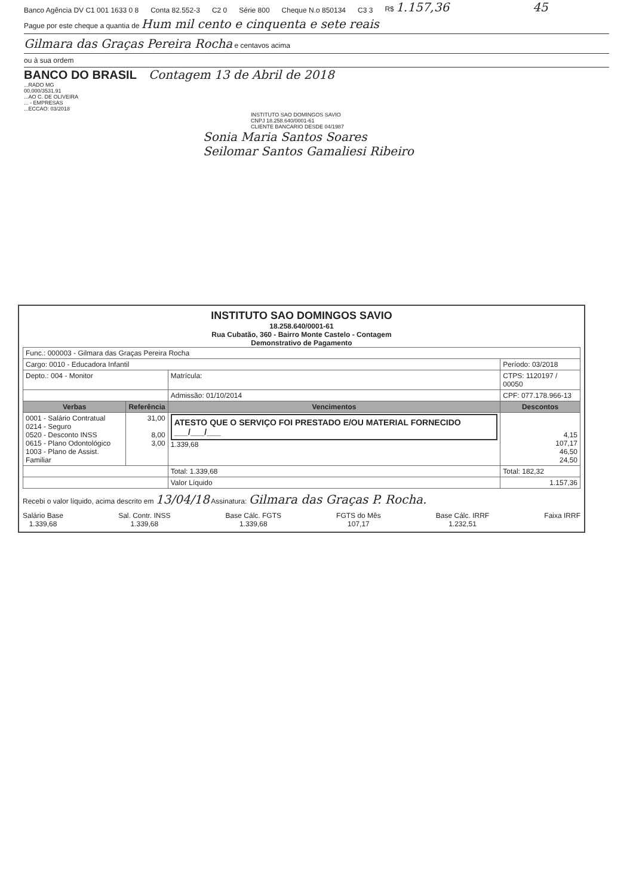Banco Agência DV C1 001 1633 0 8 Conta 82.552-3 C2 0 Série 800 Cheque N.o 850134 C3 3 R$ 1.157,36 45
Pague por este cheque a quantia de Hum mil cento e cinquenta e sete reais
Gilmara das Graças Pereira Rocha e centavos acima
ou à sua ordem
BANCO DO BRASIL Contagem 13 de Abril de 2018
...RADO MG
00.000/3531.91
...AO C. DE OLIVEIRA
... - EMPRESAS
...ECCAO: 03/2018
INSTITUTO SAO DOMINGOS SAVIO
CNPJ 18.258.640/0001-61
CLIENTE BANCARIO DESDE 04/1987
Sonia Maria Santos Soares
Seilomar Santos Gamaliesi Ribeiro
INSTITUTO SAO DOMINGOS SAVIO
18.258.640/0001-61
Rua Cubatão, 360 - Bairro Monte Castelo - Contagem
Demonstrativo de Pagamento
| Func.: 000003 - Gilmara das Graças Pereira Rocha | | | |
| Cargo: 0010 - Educadora Infantil | | | Período: 03/2018 |
| Depto.: 004 - Monitor | | Matrícula: | CTPS: 1120197 / 00050 |
| | | Admissão: 01/10/2014 | CPF: 077.178.966-13 |
| Verbas | Referência | Vencimentos | Descontos |
| 0001 - Salário Contratual 0214 - Seguro 0520 - Desconto INSS 0615 - Plano Odontológico 1003 - Plano de Assist. Familiar | 31,00 8,00 3,00 | ATESTO QUE O SERVIÇO FOI PRESTADO E/OU MATERIAL FORNECIDO ___/___/___ 1.339,68 | 4,15 107,17 46,50 24,50 |
| | | Total: 1.339,68 | Total: 182,32 |
| | | Valor Líquido | 1.157,36 |
Recebi o valor líquido, acima descrito em 13/04/18 Assinatura: Gilmara das Graças P. Rocha.
Salário Base
1.339,68
Sal. Contr. INSS
1.339,68
Base Cálc. FGTS
1.339,68
FGTS do Mês
107,17
Base Cálc. IRRF
1.232,51
Faixa IRRF